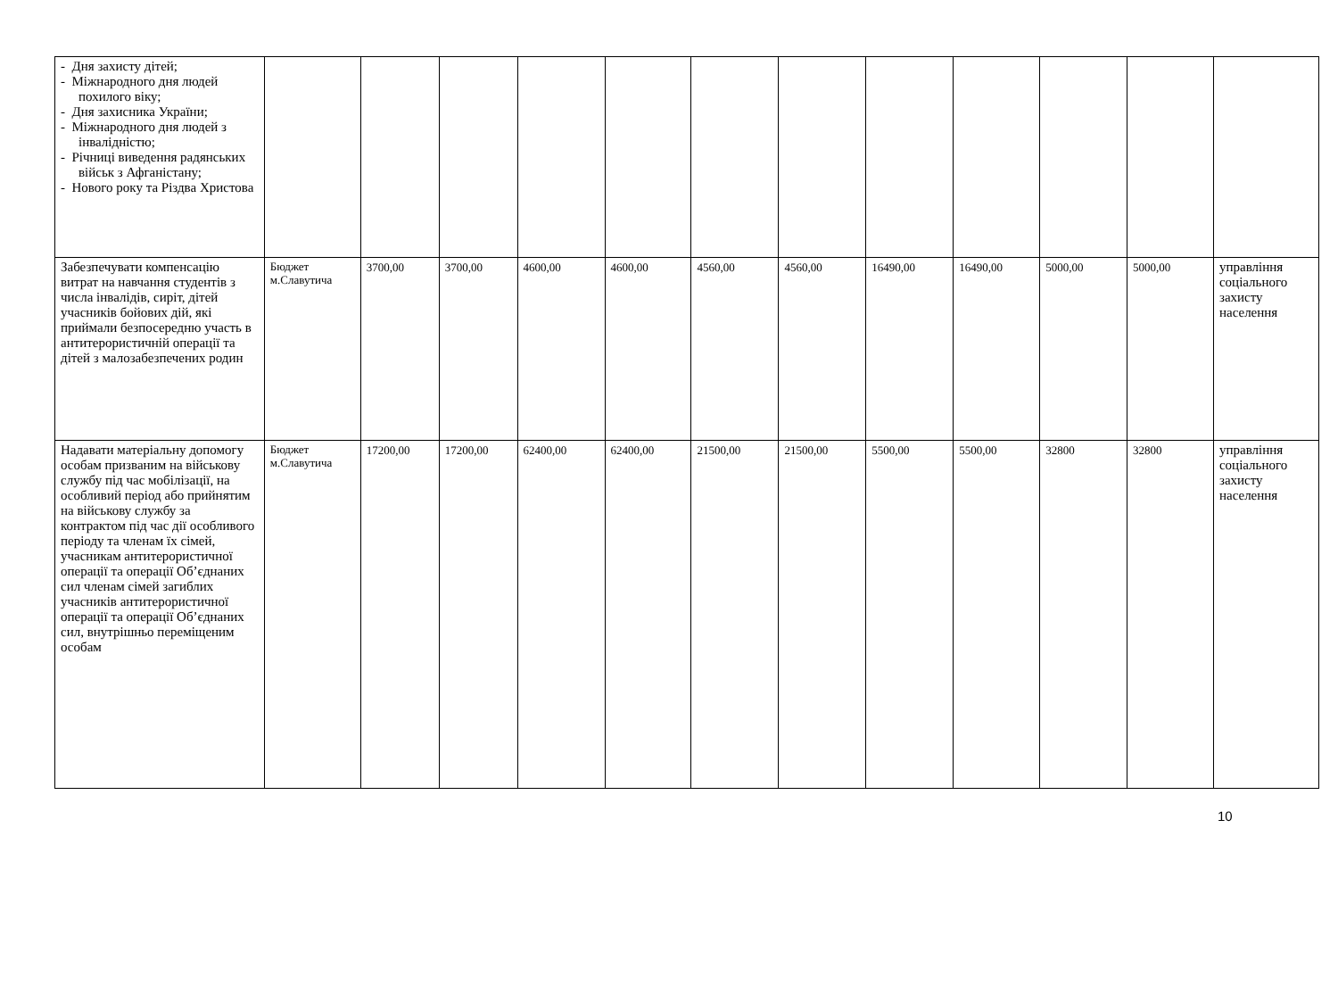| - Дня захисту дітей; - Міжнародного дня людей похилого віку; - Дня захисника України; - Міжнародного дня людей з інвалідністю; - Річниці виведення радянських військ з Афганістану; - Нового року та Різдва Христова | | | | | | | | | | | | |
| Забезпечувати компенсацію витрат на навчання студентів з числа інвалідів, сиріт, дітей учасників бойових дій, які приймали безпосередню участь в антитерористичній операції та дітей з малозабезпечених родин | Бюджет м.Славутича | 3700,00 | 3700,00 | 4600,00 | 4600,00 | 4560,00 | 4560,00 | 16490,00 | 16490,00 | 5000,00 | 5000,00 | управління соціального захисту населення |
| Надавати матеріальну допомогу особам призваним на військову службу під час мобілізації, на особливий період або прийнятим на військову службу за контрактом під час дії особливого періоду та членам їх сімей, учасникам антитерористичної операції та операції Об’єднаних сил членам сімей загиблих учасників антитерористичної операції та операції Об’єднаних сил, внутрішньо переміщеним особам | Бюджет м.Славутича | 17200,00 | 17200,00 | 62400,00 | 62400,00 | 21500,00 | 21500,00 | 5500,00 | 5500,00 | 32800 | 32800 | управління соціального захисту населення |
10